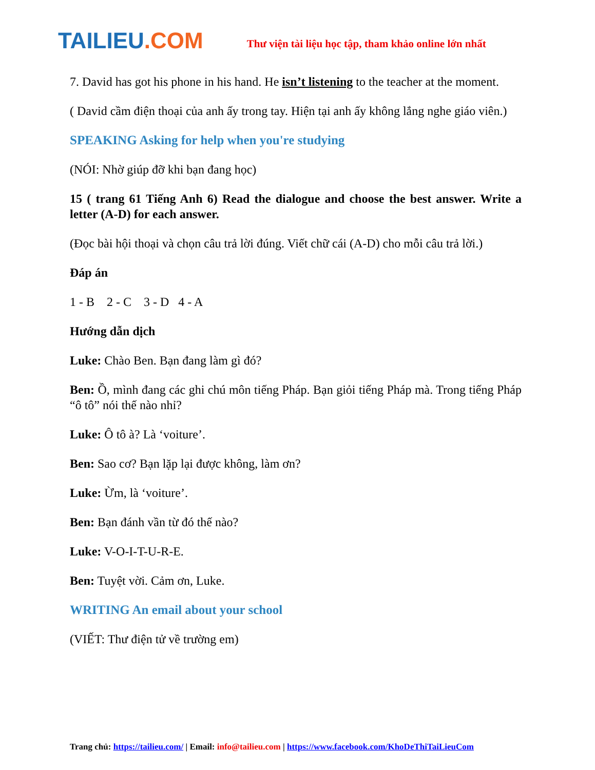TAILIEU.COM
Thư viện tài liệu học tập, tham khảo online lớn nhất
7. David has got his phone in his hand. He isn’t listening to the teacher at the moment.
( David cầm điện thoại của anh ấy trong tay. Hiện tại anh ấy không lắng nghe giáo viên.)
SPEAKING Asking for help when you're studying
(NÓI: Nhờ giúp đỡ khi bạn đang học)
15 ( trang 61 Tiếng Anh 6) Read the dialogue and choose the best answer. Write a letter (A-D) for each answer.
(Đọc bài hội thoại và chọn câu trả lời đúng. Viết chữ cái (A-D) cho mỗi câu trả lời.)
Đáp án
1 - B 2 - C 3 - D 4 - A
Hướng dẫn dịch
Luke: Chào Ben. Bạn đang làm gì đó?
Ben: Ồ, mình đang các ghi chú môn tiếng Pháp. Bạn giỏi tiếng Pháp mà. Trong tiếng Pháp “ô tô” nói thế nào nhỉ?
Luke: Ô tô à? Là ‘voiture’.
Ben: Sao cơ? Bạn lặp lại được không, làm ơn?
Luke: Ừm, là ‘voiture’.
Ben: Bạn đánh vần từ đó thế nào?
Luke: V-O-I-T-U-R-E.
Ben: Tuyệt vời. Cảm ơn, Luke.
WRITING An email about your school
(VIẾT: Thư điện tử về trường em)
Trang chủ: https://tailieu.com/ | Email: info@tailieu.com | https://www.facebook.com/KhoDeThiTaiLieuCom